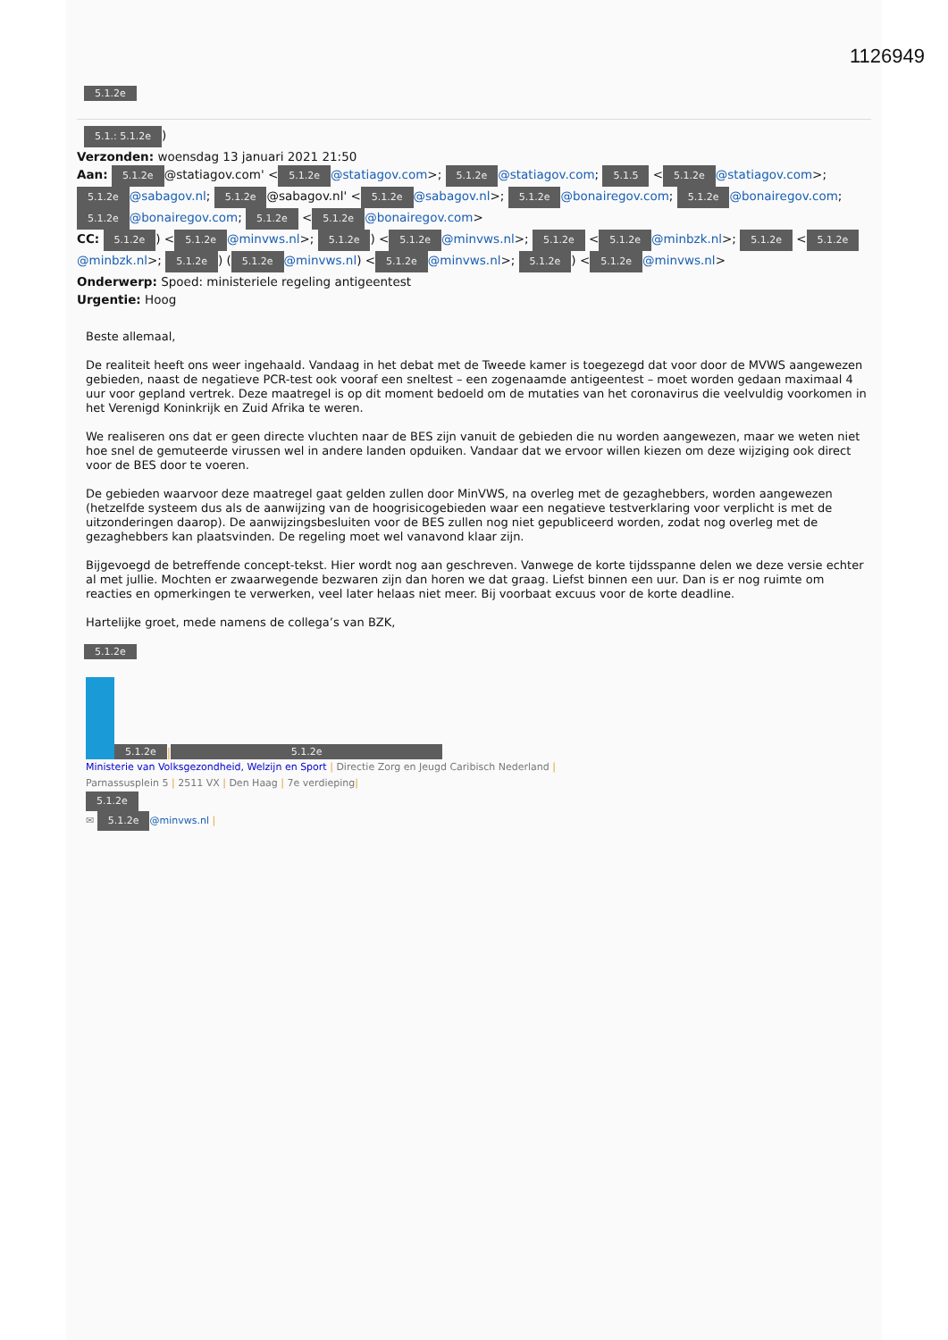1126949
5.1.2e
5.1.: 5.1.2e)
Verzonden: woensdag 13 januari 2021 21:50
Aan: 5.1.2e @statiagov.com' < 5.1.2e @statiagov.com>; 5.1.2e @statiagov.com; 5.1.5 < 5.1.2e @statiagov.com>; 5.1.2e @sabagov.nl; 5.1.2e @sabagov.nl' < 5.1.2e @sabagov.nl>; 5.1.2e @bonairegov.com; 5.1.2e @bonairegov.com; 5.1.2e @bonairegov.com; 5.1.2e < 5.1.2e @bonairegov.com>
CC: 5.1.2e) < 5.1.2e @minvws.nl>; 5.1.2e) < 5.1.2e @minvws.nl>; 5.1.2e < 5.1.2e @minbzk.nl>; 5.1.2e < 5.1.2e @minbzk.nl>; 5.1.2e) (5.1.2e @minvws.nl) < 5.1.2e @minvws.nl>; 5.1.2e) < 5.1.2e @minvws.nl>
Onderwerp: Spoed: ministeriele regeling antigeentest
Urgentie: Hoog
Beste allemaal,
De realiteit heeft ons weer ingehaald. Vandaag in het debat met de Tweede kamer is toegezegd dat voor door de MVWS aangewezen gebieden, naast de negatieve PCR-test ook vooraf een sneltest – een zogenaamde antigeentest – moet worden gedaan maximaal 4 uur voor gepland vertrek. Deze maatregel is op dit moment bedoeld om de mutaties van het coronavirus die veelvuldig voorkomen in het Verenigd Koninkrijk en Zuid Afrika te weren.
We realiseren ons dat er geen directe vluchten naar de BES zijn vanuit de gebieden die nu worden aangewezen, maar we weten niet hoe snel de gemuteerde virussen wel in andere landen opduiken. Vandaar dat we ervoor willen kiezen om deze wijziging ook direct voor de BES door te voeren.
De gebieden waarvoor deze maatregel gaat gelden zullen door MinVWS, na overleg met de gezaghebbers, worden aangewezen (hetzelfde systeem dus als de aanwijzing van de hoogrisicogebieden waar een negatieve testverklaring voor verplicht is met de uitzonderingen daarop). De aanwijzingsbesluiten voor de BES zullen nog niet gepubliceerd worden, zodat nog overleg met de gezaghebbers kan plaatsvinden. De regeling moet wel vanavond klaar zijn.
Bijgevoegd de betreffende concept-tekst. Hier wordt nog aan geschreven. Vanwege de korte tijdsspanne delen we deze versie echter al met jullie. Mochten er zwaarwegende bezwaren zijn dan horen we dat graag. Liefst binnen een uur. Dan is er nog ruimte om reacties en opmerkingen te verwerken, veel later helaas niet meer. Bij voorbaat excuus voor de korte deadline.
Hartelijke groet, mede namens de collega’s van BZK,
5.1.2e
5.1.2e | 5.1.2e
Ministerie van Volksgezondheid, Welzijn en Sport | Directie Zorg en Jeugd Caribisch Nederland |
Parnassusplein 5 | 2511 VX | Den Haag | 7e verdieping|
5.1.2e
✉ 5.1.2e @minvws.nl |